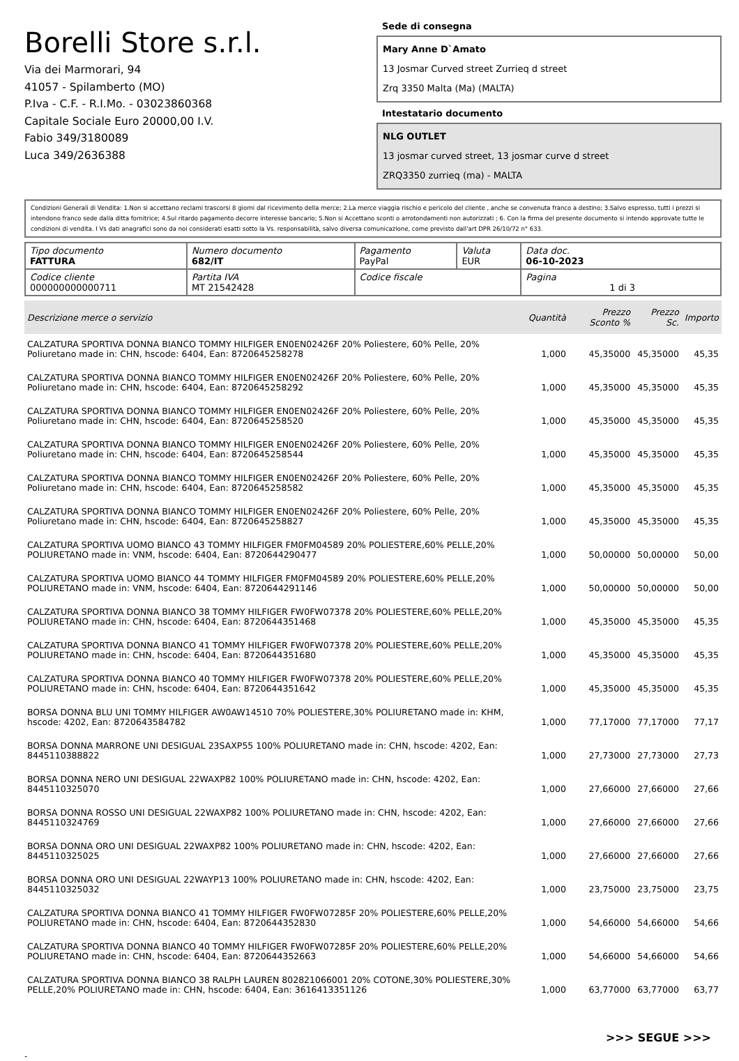Borelli Store s.r.l.
Via dei Marmorari, 94
41057 - Spilamberto (MO)
P.Iva - C.F. - R.I.Mo. - 03023860368
Capitale Sociale Euro 20000,00 I.V.
Fabio 349/3180089
Luca 349/2636388
Sede di consegna
Mary Anne D`Amato
13 Josmar Curved street Zurrieq d street
Zrq 3350 Malta (Ma) (MALTA)
Intestatario documento
NLG OUTLET
13 josmar curved street, 13 josmar curve d street
ZRQ3350 zurrieq (ma) - MALTA
Condizioni Generali di Vendita: 1.Non si accettano reclami trascorsi 8 giorni dal ricevimento della merce; 2.La merce viaggia rischio e pericolo del cliente , anche se convenuta franco a destino; 3.Salvo espresso, tutti i prezzi si intendono franco sede dalla ditta fornitrice; 4.Sul ritardo pagamento decorre interesse bancario; 5.Non si Accettano sconti o arrotondamenti non autorizzati ; 6. Con la firma del presente documento si intendo approvate tutte le condizioni di vendita. I Vs dati anagrafici sono da noi considerati esatti sotto la Vs. responsabilità, salvo diversa comunicazione, come previsto dall'art DPR 26/10/72 n° 633.
| Tipo documento FATTURA | Numero documento 682/IT | Pagamento PayPal | Valuta EUR | Data doc. 06-10-2023 |
| Codice cliente 000000000000711 | Partita IVA MT 21542428 | Codice fiscale | | Pagina 1 di 3 |
| Descrizione merce o servizio | Quantità | Prezzo Sconto % | Prezzo Sc. | Importo |
| --- | --- | --- | --- | --- |
| CALZATURA SPORTIVA DONNA BIANCO TOMMY HILFIGER EN0EN02426F 20% Poliestere, 60% Pelle, 20% Poliuretano made in: CHN, hscode: 6404, Ean: 8720645258278 | 1,000 | 45,35000 | 45,35000 | 45,35 |
| CALZATURA SPORTIVA DONNA BIANCO TOMMY HILFIGER EN0EN02426F 20% Poliestere, 60% Pelle, 20% Poliuretano made in: CHN, hscode: 6404, Ean: 8720645258292 | 1,000 | 45,35000 | 45,35000 | 45,35 |
| CALZATURA SPORTIVA DONNA BIANCO TOMMY HILFIGER EN0EN02426F 20% Poliestere, 60% Pelle, 20% Poliuretano made in: CHN, hscode: 6404, Ean: 8720645258520 | 1,000 | 45,35000 | 45,35000 | 45,35 |
| CALZATURA SPORTIVA DONNA BIANCO TOMMY HILFIGER EN0EN02426F 20% Poliestere, 60% Pelle, 20% Poliuretano made in: CHN, hscode: 6404, Ean: 8720645258544 | 1,000 | 45,35000 | 45,35000 | 45,35 |
| CALZATURA SPORTIVA DONNA BIANCO TOMMY HILFIGER EN0EN02426F 20% Poliestere, 60% Pelle, 20% Poliuretano made in: CHN, hscode: 6404, Ean: 8720645258582 | 1,000 | 45,35000 | 45,35000 | 45,35 |
| CALZATURA SPORTIVA DONNA BIANCO TOMMY HILFIGER EN0EN02426F 20% Poliestere, 60% Pelle, 20% Poliuretano made in: CHN, hscode: 6404, Ean: 8720645258827 | 1,000 | 45,35000 | 45,35000 | 45,35 |
| CALZATURA SPORTIVA UOMO BIANCO 43 TOMMY HILFIGER FM0FM04589 20% POLIESTERE,60% PELLE,20% POLIURETANO made in: VNM, hscode: 6404, Ean: 8720644290477 | 1,000 | 50,00000 | 50,00000 | 50,00 |
| CALZATURA SPORTIVA UOMO BIANCO 44 TOMMY HILFIGER FM0FM04589 20% POLIESTERE,60% PELLE,20% POLIURETANO made in: VNM, hscode: 6404, Ean: 8720644291146 | 1,000 | 50,00000 | 50,00000 | 50,00 |
| CALZATURA SPORTIVA DONNA BIANCO 38 TOMMY HILFIGER FW0FW07378 20% POLIESTERE,60% PELLE,20% POLIURETANO made in: CHN, hscode: 6404, Ean: 8720644351468 | 1,000 | 45,35000 | 45,35000 | 45,35 |
| CALZATURA SPORTIVA DONNA BIANCO 41 TOMMY HILFIGER FW0FW07378 20% POLIESTERE,60% PELLE,20% POLIURETANO made in: CHN, hscode: 6404, Ean: 8720644351680 | 1,000 | 45,35000 | 45,35000 | 45,35 |
| CALZATURA SPORTIVA DONNA BIANCO 40 TOMMY HILFIGER FW0FW07378 20% POLIESTERE,60% PELLE,20% POLIURETANO made in: CHN, hscode: 6404, Ean: 8720644351642 | 1,000 | 45,35000 | 45,35000 | 45,35 |
| BORSA DONNA BLU UNI TOMMY HILFIGER AW0AW14510 70% POLIESTERE,30% POLIURETANO made in: KHM, hscode: 4202, Ean: 8720643584782 | 1,000 | 77,17000 | 77,17000 | 77,17 |
| BORSA DONNA MARRONE UNI DESIGUAL 23SAXP55 100% POLIURETANO made in: CHN, hscode: 4202, Ean: 8445110388822 | 1,000 | 27,73000 | 27,73000 | 27,73 |
| BORSA DONNA NERO UNI DESIGUAL 22WAXP82 100% POLIURETANO made in: CHN, hscode: 4202, Ean: 8445110325070 | 1,000 | 27,66000 | 27,66000 | 27,66 |
| BORSA DONNA ROSSO UNI DESIGUAL 22WAXP82 100% POLIURETANO made in: CHN, hscode: 4202, Ean: 8445110324769 | 1,000 | 27,66000 | 27,66000 | 27,66 |
| BORSA DONNA ORO UNI DESIGUAL 22WAXP82 100% POLIURETANO made in: CHN, hscode: 4202, Ean: 8445110325025 | 1,000 | 27,66000 | 27,66000 | 27,66 |
| BORSA DONNA ORO UNI DESIGUAL 22WAYP13 100% POLIURETANO made in: CHN, hscode: 4202, Ean: 8445110325032 | 1,000 | 23,75000 | 23,75000 | 23,75 |
| CALZATURA SPORTIVA DONNA BIANCO 41 TOMMY HILFIGER FW0FW07285F 20% POLIESTERE,60% PELLE,20% POLIURETANO made in: CHN, hscode: 6404, Ean: 8720644352830 | 1,000 | 54,66000 | 54,66000 | 54,66 |
| CALZATURA SPORTIVA DONNA BIANCO 40 TOMMY HILFIGER FW0FW07285F 20% POLIESTERE,60% PELLE,20% POLIURETANO made in: CHN, hscode: 6404, Ean: 8720644352663 | 1,000 | 54,66000 | 54,66000 | 54,66 |
| CALZATURA SPORTIVA DONNA BIANCO 38 RALPH LAUREN 802821066001 20% COTONE,30% POLIESTERE,30% PELLE,20% POLIURETANO made in: CHN, hscode: 6404, Ean: 3616413351126 | 1,000 | 63,77000 | 63,77000 | 63,77 |
>>> SEGUE >>>
-